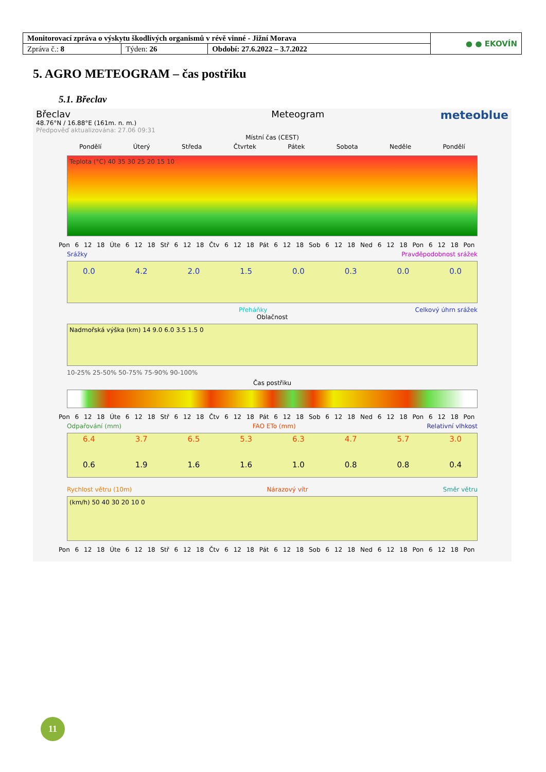| Monitorovací zpráva o výskytu škodlivých organismů v révě vinné - Jižní Morava | | | ● ● EKOVÍN |
| Zpráva č.: 8 | Týden: 26 | Období: 27.6.2022 – 3.7.2022 | |
5. AGRO METEOGRAM – čas postřiku
5.1. Břeclav
Břeclav
48.76°N / 16.88°E (161m. n. m.)
Předpověď aktualizována: 27.06 09:31
Meteogram
meteoblue
Místní čas (CEST)
Pondělí Úterý Středa Čtvrtek Pátek Sobota Neděle Pondělí
Teplota (°C) 40 35 30 25 20 15 10
Pon 6 12 18 Úte 6 12 18 Stř 6 12 18 Čtv 6 12 18 Pát 6 12 18 Sob 6 12 18 Ned 6 12 18 Pon 6 12 18 Pon
Srážky Pravděpodobnost srážek
0.0 4.2 2.0 1.5 0.0 0.3 0.0 0.0
Přeháňky Celkový úhrn srážek
Oblačnost
Nadmořská výška (km) 14 9.0 6.0 3.5 1.5 0
10-25% 25-50% 50-75% 75-90% 90-100%
Čas postřiku
Pon 6 12 18 Úte 6 12 18 Stř 6 12 18 Čtv 6 12 18 Pát 6 12 18 Sob 6 12 18 Ned 6 12 18 Pon 6 12 18 Pon
Odpařování (mm) FAO ETo (mm) Relativní vlhkost
6.4 3.7 6.5 5.3 6.3 4.7 5.7 3.0
0.6 1.9 1.6 1.6 1.0 0.8 0.8 0.4
Rychlost větru (10m) Nárazový vítr Směr větru
(km/h) 50 40 30 20 10 0
Pon 6 12 18 Úte 6 12 18 Stř 6 12 18 Čtv 6 12 18 Pát 6 12 18 Sob 6 12 18 Ned 6 12 18 Pon 6 12 18 Pon
11